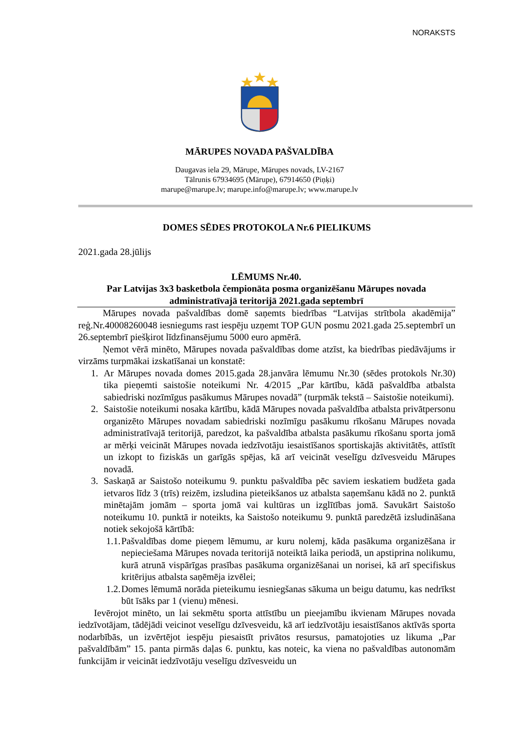NORAKSTS
MĀRUPES NOVADA PAŠVALDĪBA
Daugavas iela 29, Mārupe, Mārupes novads, LV-2167
Tālrunis 67934695 (Mārupe), 67914650 (Piņķi)
marupe@marupe.lv; marupe.info@marupe.lv; www.marupe.lv
DOMES SĒDES PROTOKOLA Nr.6 PIELIKUMS
2021.gada 28.jūlijs
LĒMUMS Nr.40.
Par Latvijas 3x3 basketbola čempionāta posma organizēšanu Mārupes novada administratīvajā teritorijā 2021.gada septembrī
Mārupes novada pašvaldības domē saņemts biedrības “Latvijas strītbola akadēmija” reģ.Nr.40008260048 iesniegums rast iespēju uzņemt TOP GUN posmu 2021.gada 25.septembrī un 26.septembrī piešķirot līdzfinansējumu 5000 euro apmērā.
Ņemot vērā minēto, Mārupes novada pašvaldības dome atzīst, ka biedrības piedāvājums ir virzāms turpmākai izskatīšanai un konstatē:
1. Ar Mārupes novada domes 2015.gada 28.janvāra lēmumu Nr.30 (sēdes protokols Nr.30) tika pieņemti saistošie noteikumi Nr. 4/2015 „Par kārtību, kādā pašvaldība atbalsta sabiedriski nozīmīgus pasākumus Mārupes novadā” (turpmāk tekstā – Saistošie noteikumi).
2. Saistošie noteikumi nosaka kārtību, kādā Mārupes novada pašvaldība atbalsta privātpersonu organizēto Mārupes novadam sabiedriski nozīmīgu pasākumu rīkošanu Mārupes novada administratīvajā teritorijā, paredzot, ka pašvaldība atbalsta pasākumu rīkošanu sporta jomā ar mērķi veicināt Mārupes novada iedzīvotāju iesaistīšanos sportiskajās aktivitātēs, attīstīt un izkopt to fiziskās un garīgās spējas, kā arī veicināt veselīgu dzīvesveidu Mārupes novadā.
3. Saskaņā ar Saistošo noteikumu 9. punktu pašvaldība pēc saviem ieskatiem budžeta gada ietvaros līdz 3 (trīs) reizēm, izsludina pieteikšanos uz atbalsta saņemšanu kādā no 2. punktā minētajām jomām – sporta jomā vai kultūras un izglītības jomā. Savukārt Saistošo noteikumu 10. punktā ir noteikts, ka Saistošo noteikumu 9. punktā paredzētā izsludināšana notiek sekojošā kārtībā:
1.1.
Pašvaldības dome pieņem lēmumu, ar kuru nolemj, kāda pasākuma organizēšana ir nepieciešama Mārupes novada teritorijā noteiktā laika periodā, un apstiprina nolikumu, kurā atrunā vispārīgas prasības pasākuma organizēšanai un norisei, kā arī specifiskus kritērijus atbalsta saņēmēja izvēlei;
1.2.
Domes lēmumā norāda pieteikumu iesniegšanas sākuma un beigu datumu, kas nedrīkst būt īsāks par 1 (vienu) mēnesi.
Ievērojot minēto, un lai sekmētu sporta attīstību un pieejamību ikvienam Mārupes novada iedzīvotājam, tādējādi veicinot veselīgu dzīvesveidu, kā arī iedzīvotāju iesaistīšanos aktīvās sporta nodarbībās, un izvērtējot iespēju piesaistīt privātos resursus, pamatojoties uz likuma „Par pašvaldībām” 15. panta pirmās daļas 6. punktu, kas noteic, ka viena no pašvaldības autonomām funkcijām ir veicināt iedzīvotāju veselīgu dzīvesveidu un